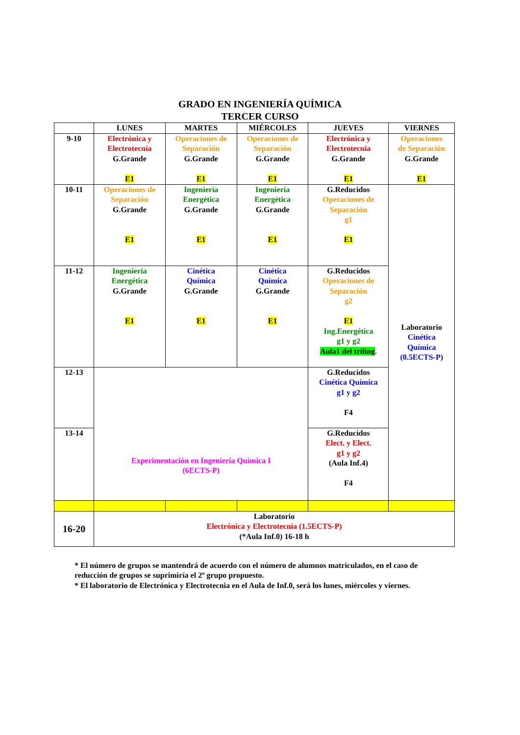GRADO EN INGENIERÍA QUÍMICA
TERCER CURSO
| | LUNES | MARTES | MIÉRCOLES | JUEVES | VIERNES |
| --- | --- | --- | --- | --- | --- |
| 9-10 | Electrónica y Electrotecnia G.Grande E1 | Operaciones de Separación G.Grande E1 | Operaciones de Separación G.Grande E1 | Electrónica y Electrotecnia G.Grande E1 | Operaciones de Separación G.Grande E1 |
| 10-11 | Operaciones de Separación G.Grande E1 | Ingeniería Energética G.Grande E1 | Ingeniería Energética G.Grande E1 | G.Reducidos Operaciones de Separación g1 E1 | Laboratorio Cinética Química (0.5ECTS-P) |
| 11-12 | Ingeniería Energética G.Grande E1 | Cinética Química G.Grande E1 | Cinética Química G.Grande E1 | G.Reducidos Operaciones de Separación g2 E1 Ing.Energética g1 y g2 Aula1 del triling . | |
| 12-13 | Experimentación en Ingeniería Química I (6ECTS-P) | | | G.Reducidos Cinética Química g1 y g2 F4 | |
| 13-14 | | | | G.Reducidos Elect. y Elect. g1 y g2 (Aula Inf.4) F4 | |
| 16-20 | Laboratorio Electrónica y Electrotecnia (1.5ECTS-P) (*Aula Inf.0) 16-18 h | | | | |
* El número de grupos se mantendrá de acuerdo con el número de alumnos matriculados, en el caso de reducción de grupos se suprimiría el 2º grupo propuesto.
* El laboratorio de Electrónica y Electrotecnia en el Aula de Inf.0, será los lunes, miércoles y viernes.